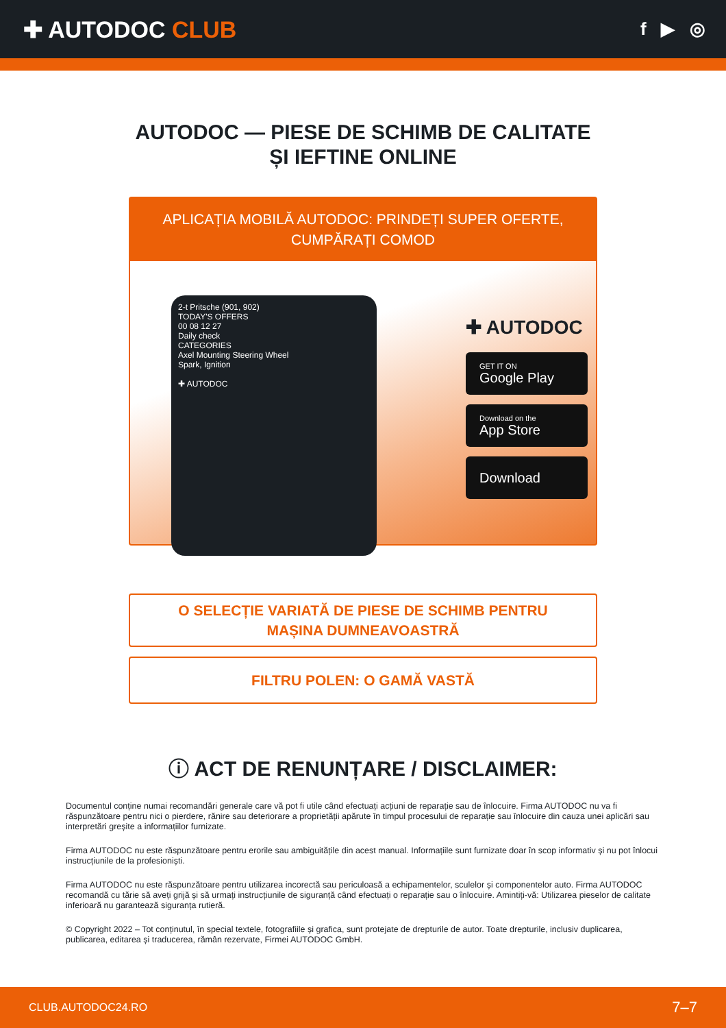✚ AUTODOC CLUB
f ▶ ◎
AUTODOC — PIESE DE SCHIMB DE CALITATE ȘI IEFTINE ONLINE
APLICAȚIA MOBILĂ AUTODOC: PRINDEȚI SUPER OFERTE, CUMPĂRAȚI COMOD
2-t Pritsche (901, 902)
TODAY'S OFFERS
00 08 12 27
Daily check
CATEGORIES
Axel Mounting Steering Wheel
Spark, Ignition
✚ AUTODOC
✚ AUTODOC
GET IT ON
Google Play
Download on the
App Store
Download
O SELECȚIE VARIATĂ DE PIESE DE SCHIMB PENTRU MAȘINA DUMNEAVOASTRĂ
FILTRU POLEN: O GAMĂ VASTĂ
ⓘ ACT DE RENUNȚARE / DISCLAIMER:
Documentul conține numai recomandări generale care vă pot fi utile când efectuați acțiuni de reparație sau de înlocuire. Firma AUTODOC nu va fi răspunzătoare pentru nici o pierdere, rănire sau deteriorare a proprietății apărute în timpul procesului de reparație sau înlocuire din cauza unei aplicări sau interpretări greșite a informațiilor furnizate.
Firma AUTODOC nu este răspunzătoare pentru erorile sau ambiguitățile din acest manual. Informațiile sunt furnizate doar în scop informativ și nu pot înlocui instrucțiunile de la profesioniști.
Firma AUTODOC nu este răspunzătoare pentru utilizarea incorectă sau periculoasă a echipamentelor, sculelor și componentelor auto. Firma AUTODOC recomandă cu tărie să aveți grijă și să urmați instrucțiunile de siguranță când efectuați o reparație sau o înlocuire. Amintiți-vă: Utilizarea pieselor de calitate inferioară nu garantează siguranța rutieră.
© Copyright 2022 – Tot conținutul, în special textele, fotografiile și grafica, sunt protejate de drepturile de autor. Toate drepturile, inclusiv duplicarea, publicarea, editarea și traducerea, rămân rezervate, Firmei AUTODOC GmbH.
CLUB.AUTODOC24.RO 7–7